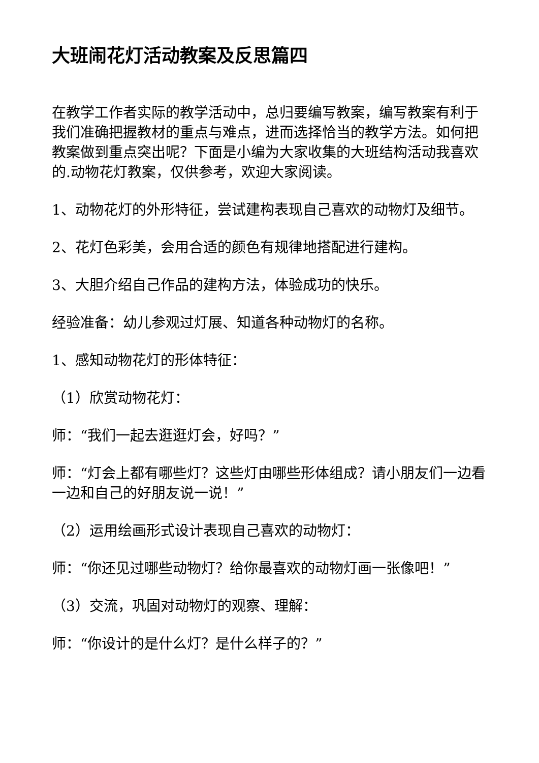大班闹花灯活动教案及反思篇四
在教学工作者实际的教学活动中，总归要编写教案，编写教案有利于我们准确把握教材的重点与难点，进而选择恰当的教学方法。如何把教案做到重点突出呢？下面是小编为大家收集的大班结构活动我喜欢的.动物花灯教案，仅供参考，欢迎大家阅读。
1、动物花灯的外形特征，尝试建构表现自己喜欢的动物灯及细节。
2、花灯色彩美，会用合适的颜色有规律地搭配进行建构。
3、大胆介绍自己作品的建构方法，体验成功的快乐。
经验准备：幼儿参观过灯展、知道各种动物灯的名称。
1、感知动物花灯的形体特征：
（1）欣赏动物花灯：
师：“我们一起去逛逛灯会，好吗？”
师：“灯会上都有哪些灯？这些灯由哪些形体组成？请小朋友们一边看一边和自己的好朋友说一说！”
（2）运用绘画形式设计表现自己喜欢的动物灯：
师：“你还见过哪些动物灯？给你最喜欢的动物灯画一张像吧！”
（3）交流，巩固对动物灯的观察、理解：
师：“你设计的是什么灯？是什么样子的？”